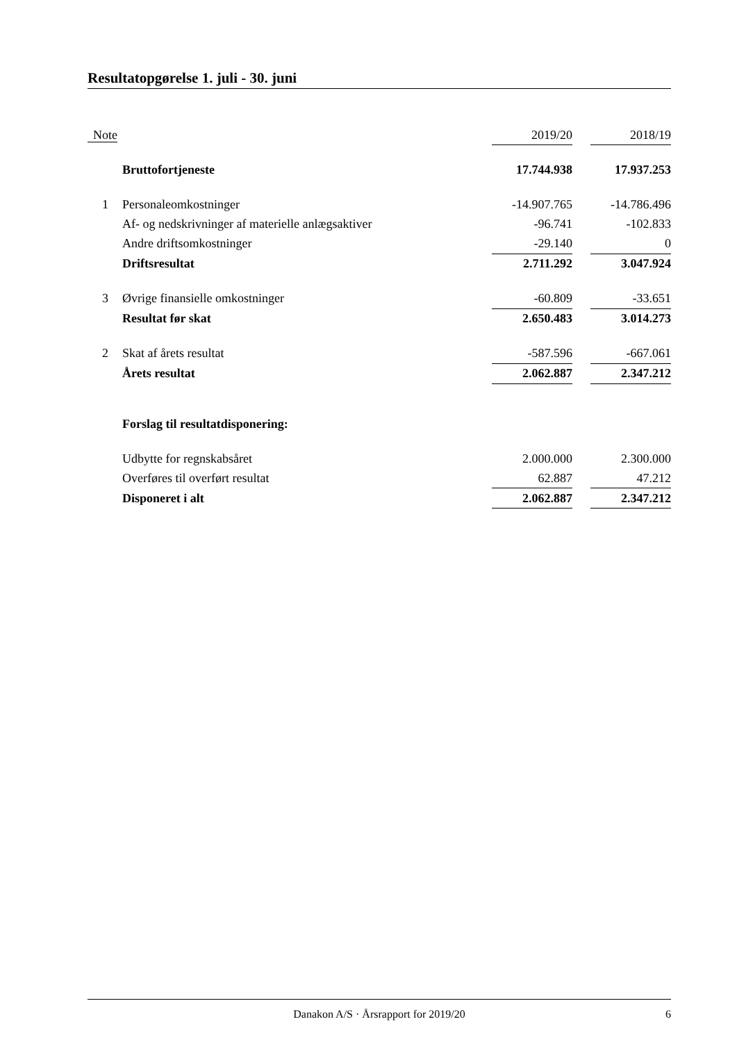Resultatopgørelse 1. juli - 30. juni
| Note | | 2019/20 | | 2018/19 |
| --- | --- | --- | --- | --- |
| | Bruttofortjeneste | 17.744.938 | | 17.937.253 |
| 1 | Personaleomkostninger | -14.907.765 | | -14.786.496 |
| | Af- og nedskrivninger af materielle anlægsaktiver | -96.741 | | -102.833 |
| | Andre driftsomkostninger | -29.140 | | 0 |
| | Driftsresultat | 2.711.292 | | 3.047.924 |
| 3 | Øvrige finansielle omkostninger | -60.809 | | -33.651 |
| | Resultat før skat | 2.650.483 | | 3.014.273 |
| 2 | Skat af årets resultat | -587.596 | | -667.061 |
| | Årets resultat | 2.062.887 | | 2.347.212 |
| | Forslag til resultatdisponering: | | | |
| | Udbytte for regnskabsåret | 2.000.000 | | 2.300.000 |
| | Overføres til overført resultat | 62.887 | | 47.212 |
| | Disponeret i alt | 2.062.887 | | 2.347.212 |
Danakon A/S · Årsrapport for 2019/20 6